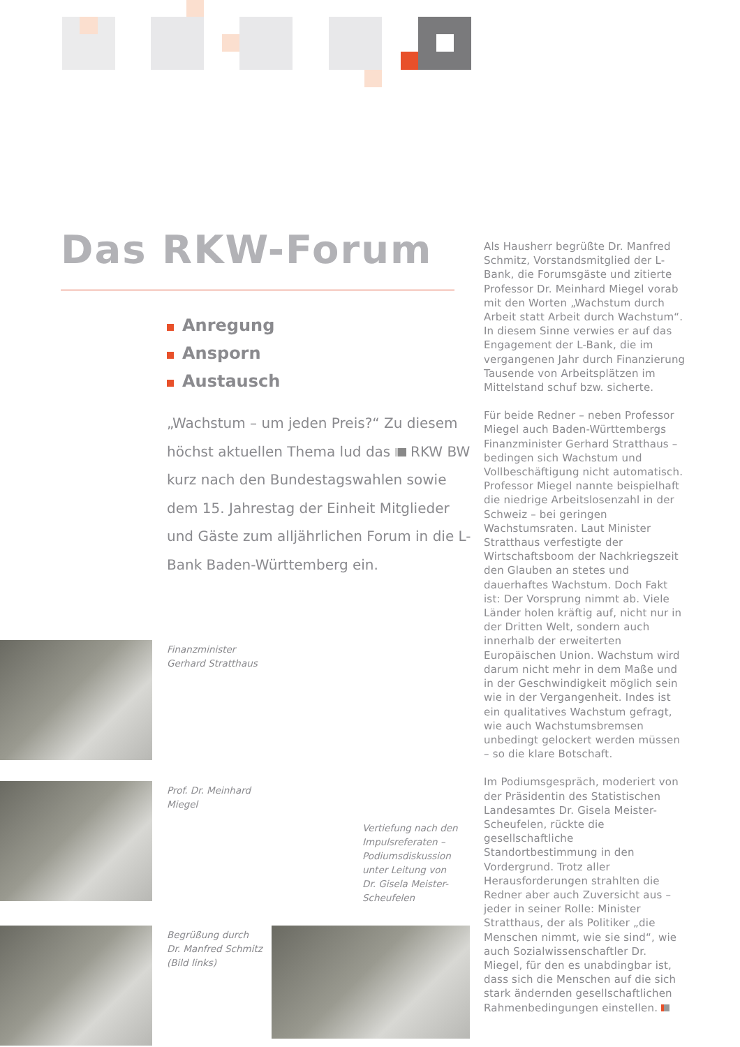Das RKW-Forum
Anregung
Ansporn
Austausch
„Wachstum – um jeden Preis?“ Zu diesem höchst aktuellen Thema lud das RKW BW kurz nach den Bundestagswahlen sowie dem 15. Jahrestag der Einheit Mitglieder und Gäste zum alljährlichen Forum in die L-Bank Baden-Württemberg ein.
Finanzminister
Gerhard Stratthaus
Prof. Dr. Meinhard
Miegel
Vertiefung nach den
Impulsreferaten –
Podiumsdiskussion
unter Leitung von
Dr. Gisela Meister-
Scheufelen
Begrüßung durch
Dr. Manfred Schmitz
(Bild links)
Als Hausherr begrüßte Dr. Manfred Schmitz, Vorstandsmitglied der L-Bank, die Forumsgäste und zitierte Professor Dr. Meinhard Miegel vorab mit den Worten „Wachstum durch Arbeit statt Arbeit durch Wachstum“. In diesem Sinne verwies er auf das Engagement der L-Bank, die im vergangenen Jahr durch Finanzierung Tausende von Arbeitsplätzen im Mittelstand schuf bzw. sicherte.
Für beide Redner – neben Professor Miegel auch Baden-Württembergs Finanzminister Gerhard Stratthaus – bedingen sich Wachstum und Vollbeschäftigung nicht automatisch. Professor Miegel nannte beispielhaft die niedrige Arbeitslosenzahl in der Schweiz – bei geringen Wachstumsraten. Laut Minister Stratthaus verfestigte der Wirtschaftsboom der Nachkriegszeit den Glauben an stetes und dauerhaftes Wachstum. Doch Fakt ist: Der Vorsprung nimmt ab. Viele Länder holen kräftig auf, nicht nur in der Dritten Welt, sondern auch innerhalb der erweiterten Europäischen Union. Wachstum wird darum nicht mehr in dem Maße und in der Geschwindigkeit möglich sein wie in der Vergangenheit. Indes ist ein qualitatives Wachstum gefragt, wie auch Wachstumsbremsen unbedingt gelockert werden müssen – so die klare Botschaft.
Im Podiumsgespräch, moderiert von der Präsidentin des Statistischen Landesamtes Dr. Gisela Meister-Scheufelen, rückte die gesellschaftliche Standortbestimmung in den Vordergrund. Trotz aller Herausforderungen strahlten die Redner aber auch Zuversicht aus – jeder in seiner Rolle: Minister Stratthaus, der als Politiker „die Menschen nimmt, wie sie sind“, wie auch Sozialwissenschaftler Dr. Miegel, für den es unabdingbar ist, dass sich die Menschen auf die sich stark ändernden gesellschaftlichen Rahmenbedingungen einstellen.